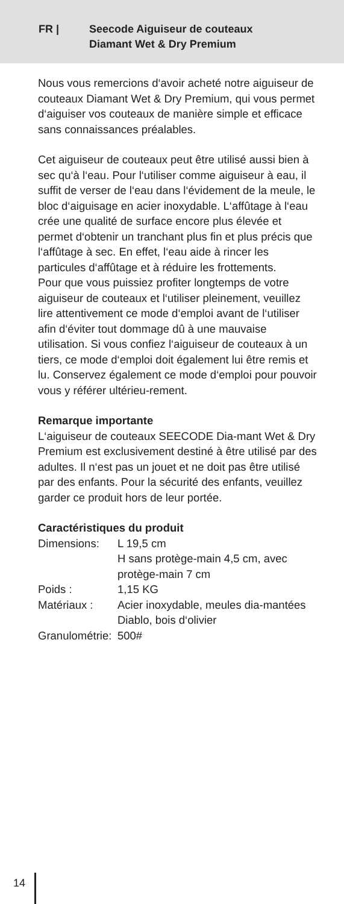FR | Seecode Aiguiseur de couteaux
Diamant Wet & Dry Premium
Nous vous remercions d‘avoir acheté notre aiguiseur de couteaux Diamant Wet & Dry Premium, qui vous permet d‘aiguiser vos couteaux de manière simple et efficace sans connaissances préalables.
Cet aiguiseur de couteaux peut être utilisé aussi bien à sec qu‘à l‘eau. Pour l‘utiliser comme aiguiseur à eau, il suffit de verser de l‘eau dans l‘évidement de la meule, le bloc d‘aiguisage en acier inoxydable. L‘affûtage à l‘eau crée une qualité de surface encore plus élevée et permet d‘obtenir un tranchant plus fin et plus précis que l‘affûtage à sec. En effet, l‘eau aide à rincer les particules d‘affûtage et à réduire les frottements.
Pour que vous puissiez profiter longtemps de votre aiguiseur de couteaux et l‘utiliser pleinement, veuillez lire attentivement ce mode d‘emploi avant de l‘utiliser afin d‘éviter tout dommage dû à une mauvaise utilisation. Si vous confiez l‘aiguiseur de couteaux à un tiers, ce mode d‘emploi doit également lui être remis et lu. Conservez également ce mode d‘emploi pour pouvoir vous y référer ultérieu-rement.
Remarque importante
L‘aiguiseur de couteaux SEECODE Dia-mant Wet & Dry Premium est exclusivement destiné à être utilisé par des adultes. Il n‘est pas un jouet et ne doit pas être utilisé par des enfants. Pour la sécurité des enfants, veuillez garder ce produit hors de leur portée.
Caractéristiques du produit
| Dimensions: | L 19,5 cm H sans protège-main 4,5 cm, avec protège-main 7 cm |
| Poids : | 1,15 KG |
| Matériaux : | Acier inoxydable, meules dia-mantées Diablo, bois d‘olivier |
| Granulométrie: | 500# |
14